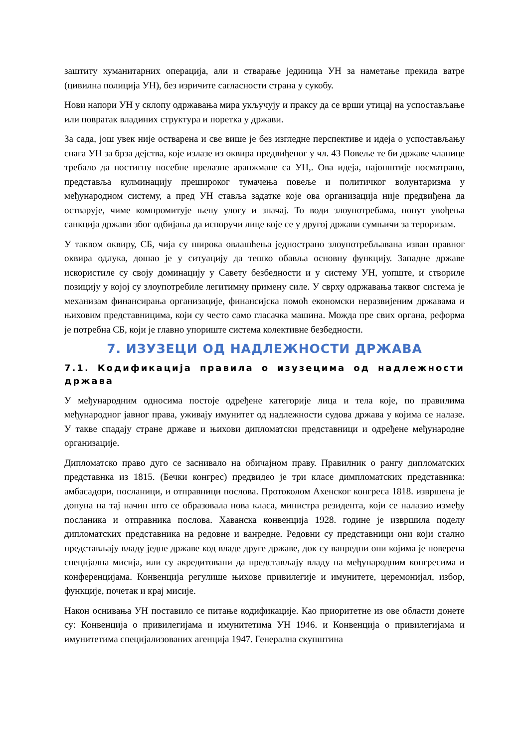заштиту хуманитарних операција, али и стварање јединица УН за наметање прекида ватре (цивилна полиција УН), без изричите сагласности страна у сукобу.
Нови напори УН у склопу одржавања мира укључују и праксу да се врши утицај на успостављање или повратак владиних структура и поретка у држави.
За сада, још увек није остварена и све више је без изгледне перспективе и идеја о успостављању снага УН за брза дејства, које излазе из оквира предвиђеног у чл. 43 Повеље те би државе чланице требало да постигну посебне прелазне аранжмане са УН,. Ова идеја, најопштије посматрано, представља кулминацију прешироког тумачења повеље и политичког волунтаризма у међународном систему, а пред УН ставља задатке које ова организација није предвиђена да остварује, чиме компромитује њену улогу и значај. То води злоупотребама, попут увођења санкција држави због одбијања да испоручи лице које се у другој држави сумњичи за тероризам.
У таквом оквиру, СБ, чија су широка овлашћења једнострано злоупотребљавана изван правног оквира одлука, дошао је у ситуацију да тешко обавља основну функцију. Западне државе искористиле су своју доминацију у Савету безбедности и у систему УН, уопште, и створиле позицију у којој су злоупотребиле легитимну примену силе. У сврху одржавања таквог система је механизам финансирања организације, финансијска помоћ економски неразвијеним државама и њиховим представницима, који су често само гласачка машина. Можда пре свих органа, реформа је потребна СБ, који је главно упориште система колективне безбедности.
7. ИЗУЗЕЦИ ОД НАДЛЕЖНОСТИ ДРЖАВА
7.1. Кодификација правила о изузецима од надлежности држава
У међународним односима постоје одређене категорије лица и тела које, по правилима међународног јавног права, уживају имунитет од надлежности судова држава у којима се налазе. У такве спадају стране државе и њихови дипломатски представници и одређене међународне организације.
Дипломатско право дуго се заснивало на обичајном праву. Правилник о рангу дипломатских представнка из 1815. (Бечки конгрес) предвидео је три класе димпломатских представника: амбасадори, посланици, и отправници послова. Протоколом Ахенског конгреса 1818. извршена је допуна на тај начин што се образовала нова класа, министра резидента, који се налазио између посланика и отправника послова. Хаванска конвенција 1928. године је извршила поделу дипломатских представника на редовне и ванредне. Редовни су представници они који стално представљају владу једне државе код владе друге државе, док су ванредни они којима је поверена специјална мисија, или су акредитовани да представљају владу на међународним конгресима и конференцијама. Конвенција регулише њихове привилегије и имунитете, церемонијал, избор, функције, почетак и крај мисије.
Након оснивања УН поставило се питање кодификације. Као приоритетне из ове области донете су: Конвенција о привилегијама и имунитетима УН 1946. и Конвенција о привилегијама и имунитетима специјализованих агенција 1947. Генерална скупштина